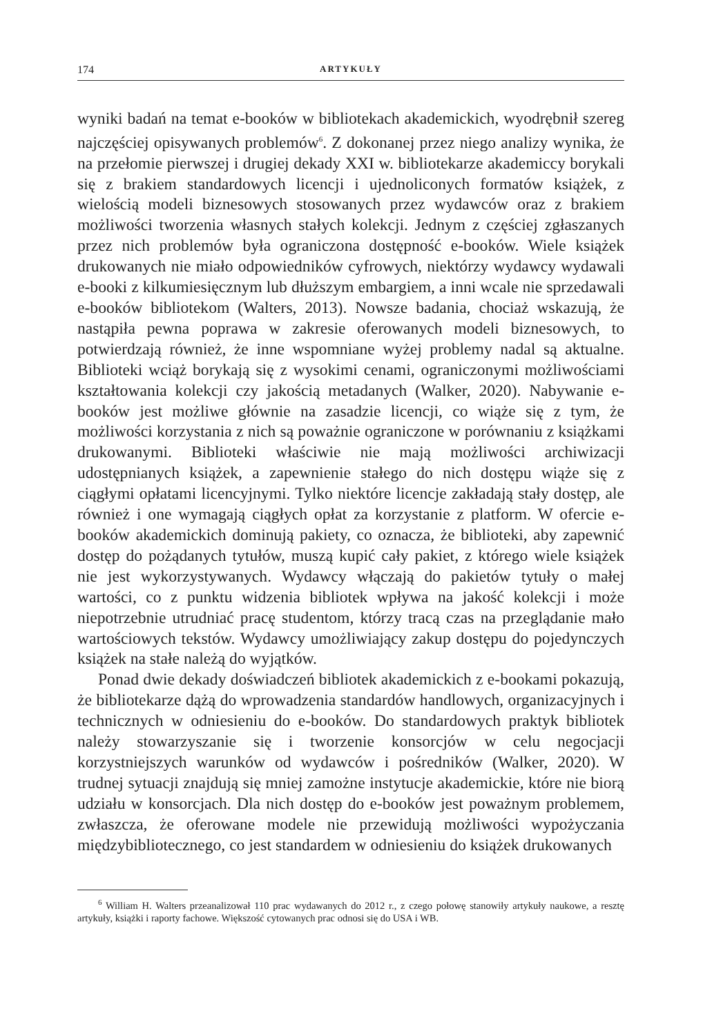174 ARTYKUŁY
wyniki badań na temat e-booków w bibliotekach akademickich, wyodręb­nił szereg najczęściej opisywanych problemów<sup>6</sup>. Z dokonanej przez niego analizy wynika, że na przełomie pierwszej i drugiej dekady XXI w. biblio­tekarze akademiccy borykali się z brakiem standardowych licencji i ujed­noliconych formatów książek, z wielością modeli biznesowych stosowa­nych przez wydawców oraz z brakiem możliwości tworzenia własnych stałych kolekcji. Jednym z częściej zgłaszanych przez nich problemów była ograniczona dostępność e-booków. Wiele książek drukowanych nie miało odpowiedników cyfrowych, niektórzy wydawcy wydawali e-booki z kilkumiesięcznym lub dłuższym embargiem, a inni wcale nie sprze­dawali e-booków bibliotekom (Walters, 2013). Nowsze badania, chociaż wskazują, że nastąpiła pewna poprawa w zakresie oferowanych modeli biznesowych, to potwierdzają również, że inne wspomniane wyżej pro­blemy nadal są aktualne. Biblioteki wciąż borykają się z wysokimi cenami, ograniczonymi możliwościami kształtowania kolekcji czy jakością meta­danych (Walker, 2020). Nabywanie e-booków jest możliwe głównie na za­sadzie licencji, co wiąże się z tym, że możliwości korzystania z nich są po­ważnie ograniczone w porównaniu z książkami drukowanymi. Biblioteki właściwie nie mają możliwości archiwizacji udostępnianych książek, a za­pewnienie stałego do nich dostępu wiąże się z ciągłymi opłatami licen­cyjnymi. Tylko niektóre licencje zakładają stały dostęp, ale również i one wymagają ciągłych opłat za korzystanie z platform. W ofercie e-booków akademickich dominują pakiety, co oznacza, że biblioteki, aby zapewnić dostęp do pożądanych tytułów, muszą kupić cały pakiet, z którego wiele książek nie jest wykorzystywanych. Wydawcy włączają do pakietów tytu­ły o małej wartości, co z punktu widzenia bibliotek wpływa na jakość ko­lekcji i może niepotrzebnie utrudniać pracę studentom, którzy tracą czas na przeglądanie mało wartościowych tekstów. Wydawcy umożliwiający zakup dostępu do pojedynczych książek na stałe należą do wyjątków.
Ponad dwie dekady doświadczeń bibliotek akademickich z e-bookami pokazują, że bibliotekarze dążą do wprowadzenia standardów handlo­wych, organizacyjnych i technicznych w odniesieniu do e-booków. Do standardowych praktyk bibliotek należy stowarzyszanie się i tworzenie konsorcjów w celu negocjacji korzystniejszych warunków od wydaw­ców i pośredników (Walker, 2020). W trudnej sytuacji znajdują się mniej zamożne instytucje akademickie, które nie biorą udziału w konsorcjach. Dla nich dostęp do e-booków jest poważnym problemem, zwłaszcza, że oferowane modele nie przewidują możliwości wypożyczania międzybi­bliotecznego, co jest standardem w odniesieniu do książek drukowanych
<sup>6</sup> William H. Walters przeanalizował 110 prac wydawanych do 2012 r., z czego połowę stanowiły artykuły naukowe, a resztę artykuły, książki i raporty fachowe. Większość cytowanych prac odnosi się do USA i WB.